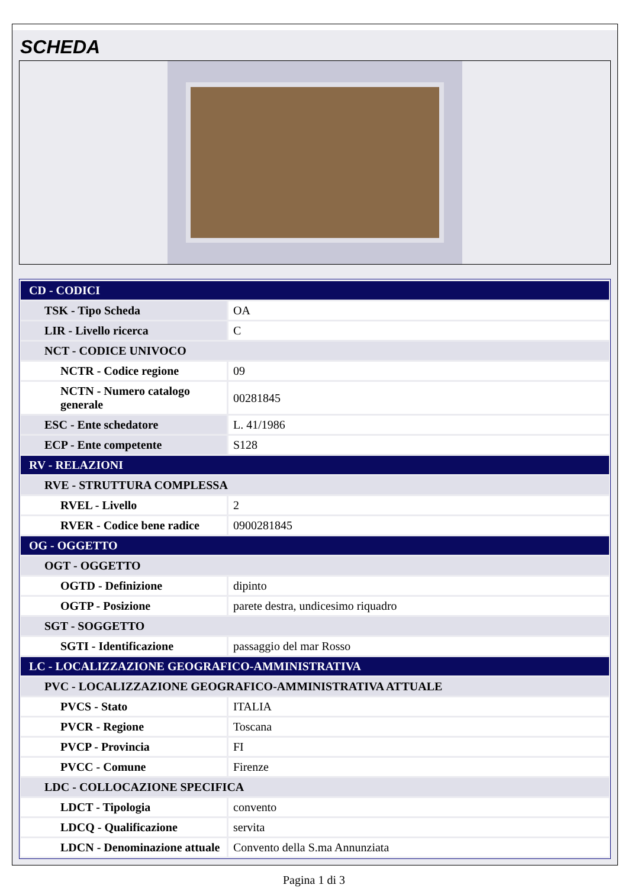SCHEDA
| CD - CODICI | |
| TSK - Tipo Scheda | OA |
| LIR - Livello ricerca | C |
| NCT - CODICE UNIVOCO | |
| NCTR - Codice regione | 09 |
| NCTN - Numero catalogo generale | 00281845 |
| ESC - Ente schedatore | L. 41/1986 |
| ECP - Ente competente | S128 |
| RV - RELAZIONI | |
| RVE - STRUTTURA COMPLESSA | |
| RVEL - Livello | 2 |
| RVER - Codice bene radice | 0900281845 |
| OG - OGGETTO | |
| OGT - OGGETTO | |
| OGTD - Definizione | dipinto |
| OGTP - Posizione | parete destra, undicesimo riquadro |
| SGT - SOGGETTO | |
| SGTI - Identificazione | passaggio del mar Rosso |
| LC - LOCALIZZAZIONE GEOGRAFICO-AMMINISTRATIVA | |
| PVC - LOCALIZZAZIONE GEOGRAFICO-AMMINISTRATIVA ATTUALE | |
| PVCS - Stato | ITALIA |
| PVCR - Regione | Toscana |
| PVCP - Provincia | FI |
| PVCC - Comune | Firenze |
| LDC - COLLOCAZIONE SPECIFICA | |
| LDCT - Tipologia | convento |
| LDCQ - Qualificazione | servita |
| LDCN - Denominazione attuale | Convento della S.ma Annunziata |
Pagina 1 di 3